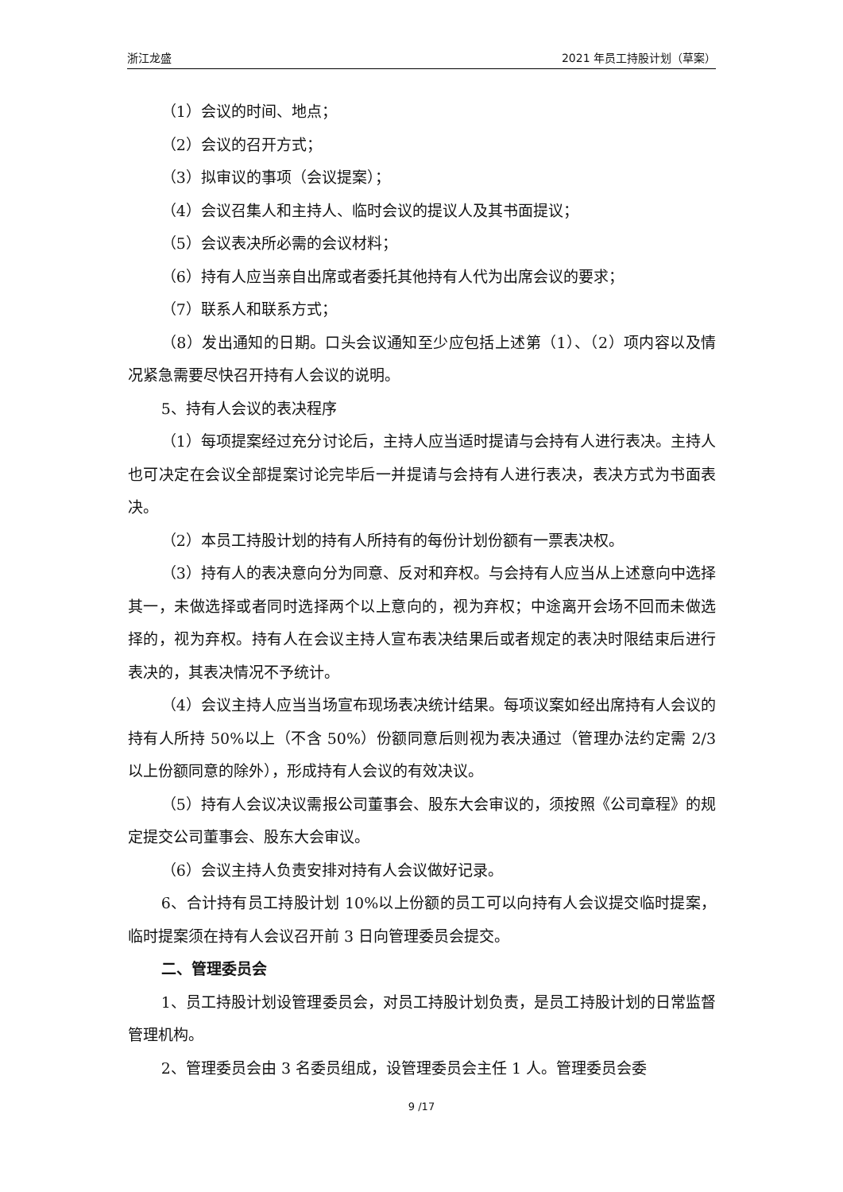浙江龙盛 2021 年员工持股计划（草案）
（1）会议的时间、地点；
（2）会议的召开方式；
（3）拟审议的事项（会议提案）；
（4）会议召集人和主持人、临时会议的提议人及其书面提议；
（5）会议表决所必需的会议材料；
（6）持有人应当亲自出席或者委托其他持有人代为出席会议的要求；
（7）联系人和联系方式；
（8）发出通知的日期。口头会议通知至少应包括上述第（1）、（2）项内容以及情况紧急需要尽快召开持有人会议的说明。
5、持有人会议的表决程序
（1）每项提案经过充分讨论后，主持人应当适时提请与会持有人进行表决。主持人也可决定在会议全部提案讨论完毕后一并提请与会持有人进行表决，表决方式为书面表决。
（2）本员工持股计划的持有人所持有的每份计划份额有一票表决权。
（3）持有人的表决意向分为同意、反对和弃权。与会持有人应当从上述意向中选择其一，未做选择或者同时选择两个以上意向的，视为弃权；中途离开会场不回而未做选择的，视为弃权。持有人在会议主持人宣布表决结果后或者规定的表决时限结束后进行表决的，其表决情况不予统计。
（4）会议主持人应当当场宣布现场表决统计结果。每项议案如经出席持有人会议的持有人所持 50%以上（不含 50%）份额同意后则视为表决通过（管理办法约定需 2/3 以上份额同意的除外），形成持有人会议的有效决议。
（5）持有人会议决议需报公司董事会、股东大会审议的，须按照《公司章程》的规定提交公司董事会、股东大会审议。
（6）会议主持人负责安排对持有人会议做好记录。
6、合计持有员工持股计划 10%以上份额的员工可以向持有人会议提交临时提案，临时提案须在持有人会议召开前 3 日向管理委员会提交。
二、管理委员会
1、员工持股计划设管理委员会，对员工持股计划负责，是员工持股计划的日常监督管理机构。
2、管理委员会由 3 名委员组成，设管理委员会主任 1 人。管理委员会委
9 /17